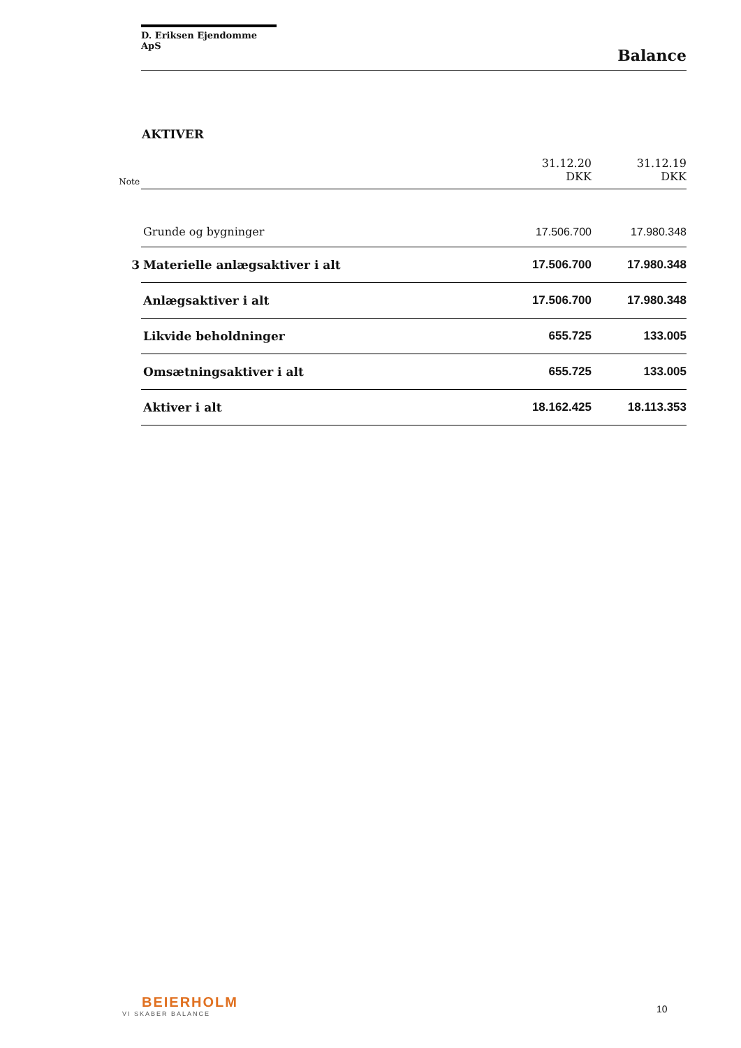D. Eriksen Ejendomme ApS
Balance
AKTIVER
| Note | | 31.12.20 DKK | 31.12.19 DKK |
| --- | --- | --- | --- |
| | Grunde og bygninger | 17.506.700 | 17.980.348 |
| 3 | Materielle anlægsaktiver i alt | 17.506.700 | 17.980.348 |
| | Anlægsaktiver i alt | 17.506.700 | 17.980.348 |
| | Likvide beholdninger | 655.725 | 133.005 |
| | Omsætningsaktiver i alt | 655.725 | 133.005 |
| | Aktiver i alt | 18.162.425 | 18.113.353 |
BEIERHOLM
VI SKABER BALANCE
10